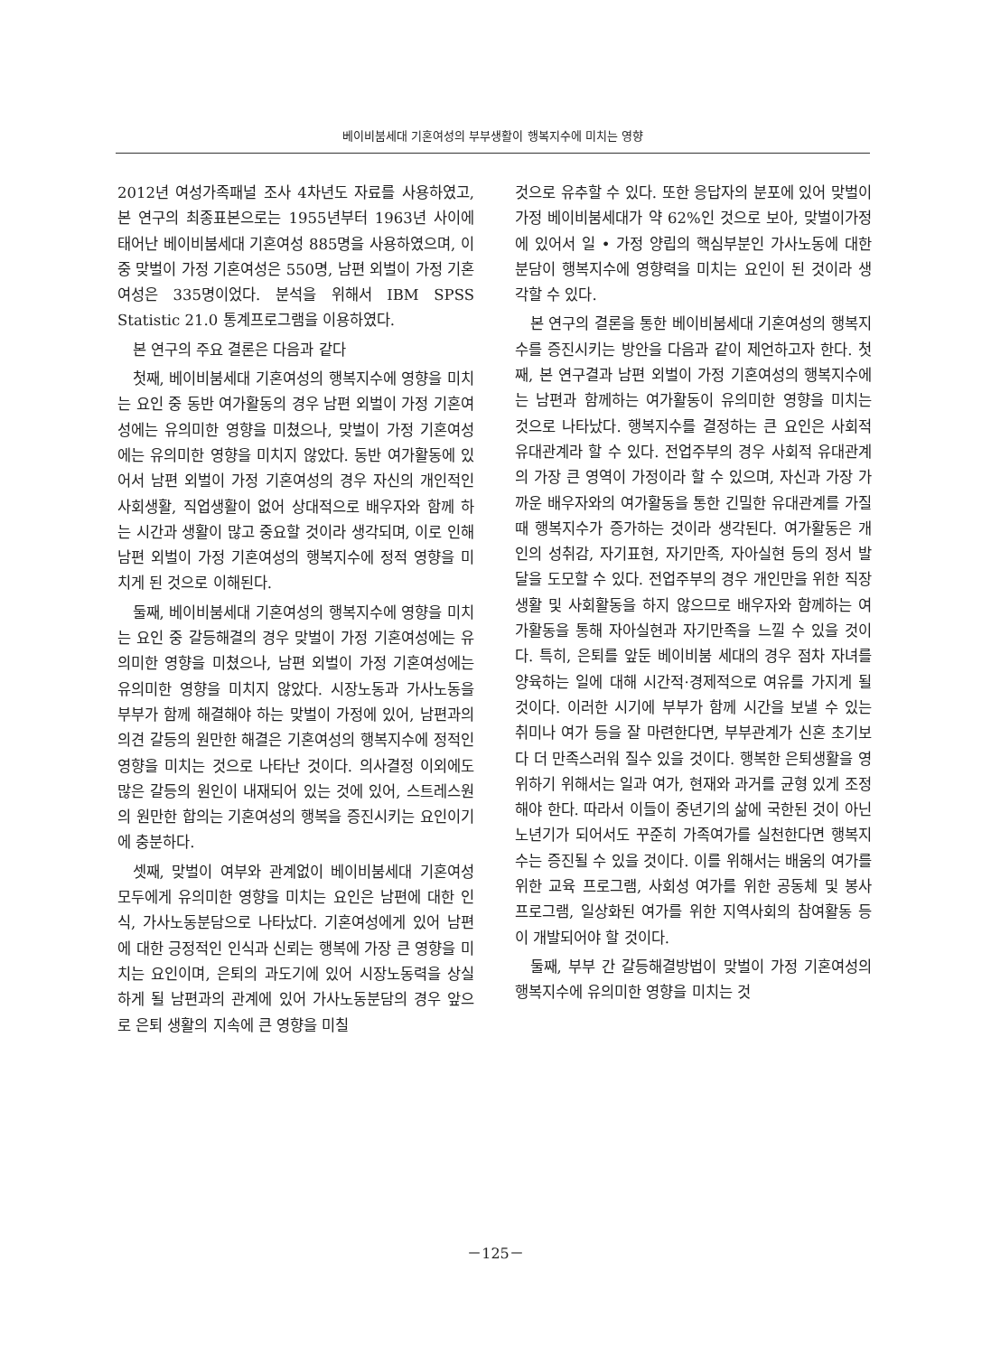베이비붐세대 기혼여성의 부부생활이 행복지수에 미치는 영향
2012년 여성가족패널 조사 4차년도 자료를 사용하였고, 본 연구의 최종표본으로는 1955년부터 1963년 사이에 태어난 베이비붐세대 기혼여성 885명을 사용하였으며, 이 중 맞벌이 가정 기혼여성은 550명, 남편 외벌이 가정 기혼여성은 335명이었다. 분석을 위해서 IBM SPSS Statistic 21.0 통계프로그램을 이용하였다.
본 연구의 주요 결론은 다음과 같다
첫째, 베이비붐세대 기혼여성의 행복지수에 영향을 미치는 요인 중 동반 여가활동의 경우 남편 외벌이 가정 기혼여성에는 유의미한 영향을 미쳤으나, 맞벌이 가정 기혼여성에는 유의미한 영향을 미치지 않았다. 동반 여가활동에 있어서 남편 외벌이 가정 기혼여성의 경우 자신의 개인적인 사회생활, 직업생활이 없어 상대적으로 배우자와 함께 하는 시간과 생활이 많고 중요할 것이라 생각되며, 이로 인해 남편 외벌이 가정 기혼여성의 행복지수에 정적 영향을 미치게 된 것으로 이해된다.
둘째, 베이비붐세대 기혼여성의 행복지수에 영향을 미치는 요인 중 갈등해결의 경우 맞벌이 가정 기혼여성에는 유의미한 영향을 미쳤으나, 남편 외벌이 가정 기혼여성에는 유의미한 영향을 미치지 않았다. 시장노동과 가사노동을 부부가 함께 해결해야 하는 맞벌이 가정에 있어, 남편과의 의견 갈등의 원만한 해결은 기혼여성의 행복지수에 정적인 영향을 미치는 것으로 나타난 것이다. 의사결정 이외에도 많은 갈등의 원인이 내재되어 있는 것에 있어, 스트레스원의 원만한 합의는 기혼여성의 행복을 증진시키는 요인이기에 충분하다.
셋째, 맞벌이 여부와 관계없이 베이비붐세대 기혼여성 모두에게 유의미한 영향을 미치는 요인은 남편에 대한 인식, 가사노동분담으로 나타났다. 기혼여성에게 있어 남편에 대한 긍정적인 인식과 신뢰는 행복에 가장 큰 영향을 미치는 요인이며, 은퇴의 과도기에 있어 시장노동력을 상실하게 될 남편과의 관계에 있어 가사노동분담의 경우 앞으로 은퇴 생활의 지속에 큰 영향을 미칠
것으로 유추할 수 있다. 또한 응답자의 분포에 있어 맞벌이 가정 베이비붐세대가 약 62%인 것으로 보아, 맞벌이가정에 있어서 일 • 가정 양립의 핵심부분인 가사노동에 대한 분담이 행복지수에 영향력을 미치는 요인이 된 것이라 생각할 수 있다.
본 연구의 결론을 통한 베이비붐세대 기혼여성의 행복지수를 증진시키는 방안을 다음과 같이 제언하고자 한다. 첫째, 본 연구결과 남편 외벌이 가정 기혼여성의 행복지수에는 남편과 함께하는 여가활동이 유의미한 영향을 미치는 것으로 나타났다. 행복지수를 결정하는 큰 요인은 사회적 유대관계라 할 수 있다. 전업주부의 경우 사회적 유대관계의 가장 큰 영역이 가정이라 할 수 있으며, 자신과 가장 가까운 배우자와의 여가활동을 통한 긴밀한 유대관계를 가질 때 행복지수가 증가하는 것이라 생각된다. 여가활동은 개인의 성취감, 자기표현, 자기만족, 자아실현 등의 정서 발달을 도모할 수 있다. 전업주부의 경우 개인만을 위한 직장생활 및 사회활동을 하지 않으므로 배우자와 함께하는 여가활동을 통해 자아실현과 자기만족을 느낄 수 있을 것이다. 특히, 은퇴를 앞둔 베이비붐 세대의 경우 점차 자녀를 양육하는 일에 대해 시간적·경제적으로 여유를 가지게 될 것이다. 이러한 시기에 부부가 함께 시간을 보낼 수 있는 취미나 여가 등을 잘 마련한다면, 부부관계가 신혼 초기보다 더 만족스러워 질수 있을 것이다. 행복한 은퇴생활을 영위하기 위해서는 일과 여가, 현재와 과거를 균형 있게 조정해야 한다. 따라서 이들이 중년기의 삶에 국한된 것이 아닌 노년기가 되어서도 꾸준히 가족여가를 실천한다면 행복지수는 증진될 수 있을 것이다. 이를 위해서는 배움의 여가를 위한 교육 프로그램, 사회성 여가를 위한 공동체 및 봉사 프로그램, 일상화된 여가를 위한 지역사회의 참여활동 등이 개발되어야 할 것이다.
둘째, 부부 간 갈등해결방법이 맞벌이 가정 기혼여성의 행복지수에 유의미한 영향을 미치는 것
－125－